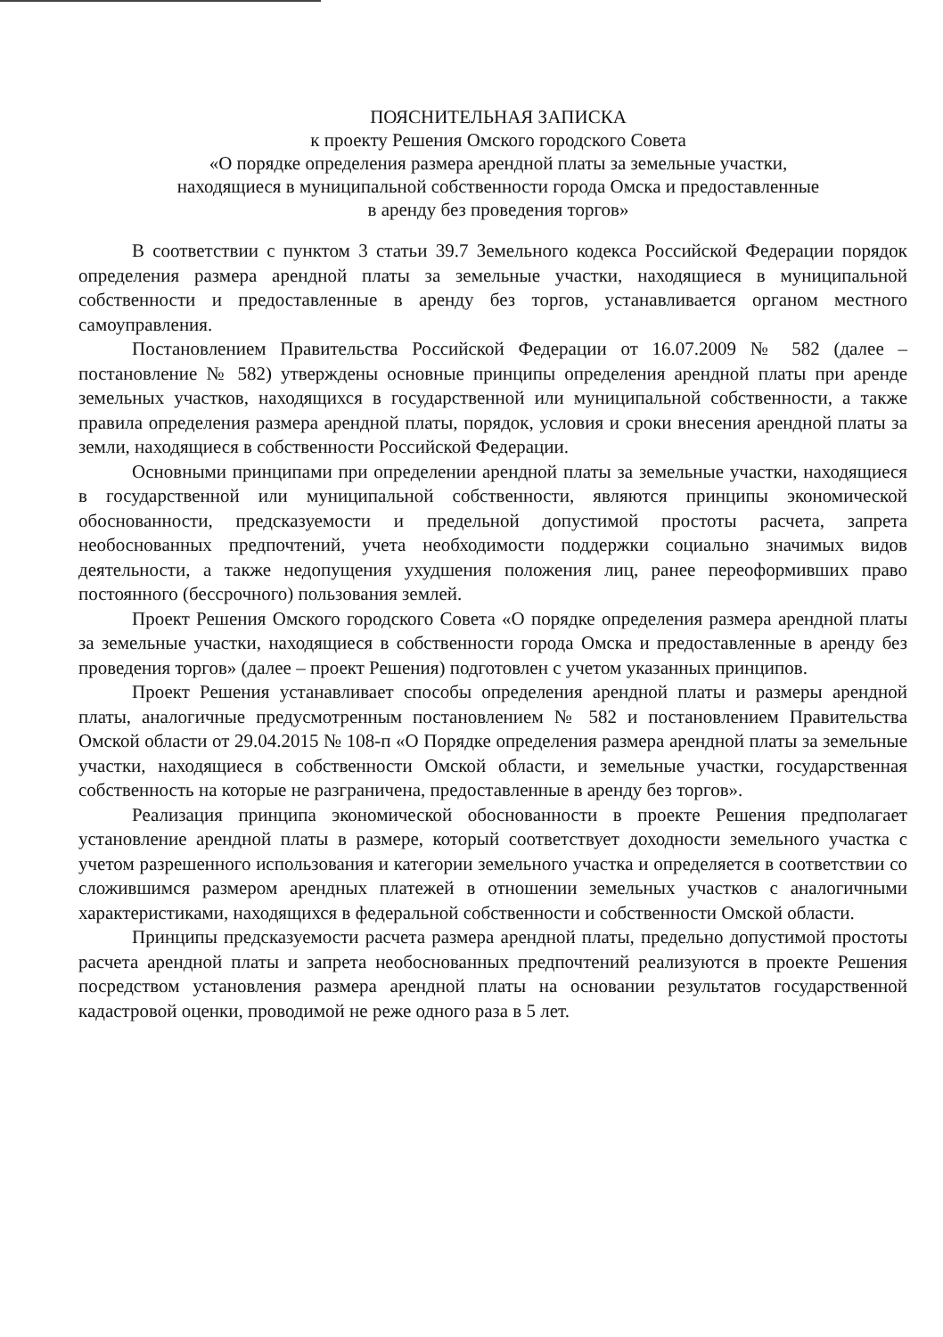ПОЯСНИТЕЛЬНАЯ ЗАПИСКА
к проекту Решения Омского городского Совета
«О порядке определения размера арендной платы за земельные участки,
находящиеся в муниципальной собственности города Омска и предоставленные
в аренду без проведения торгов»
В соответствии с пунктом 3 статьи 39.7 Земельного кодекса Российской Федерации порядок определения размера арендной платы за земельные участки, находящиеся в муниципальной собственности и предоставленные в аренду без торгов, устанавливается органом местного самоуправления.
Постановлением Правительства Российской Федерации от 16.07.2009 № 582 (далее – постановление № 582) утверждены основные принципы определения арендной платы при аренде земельных участков, находящихся в государственной или муниципальной собственности, а также правила определения размера арендной платы, порядок, условия и сроки внесения арендной платы за земли, находящиеся в собственности Российской Федерации.
Основными принципами при определении арендной платы за земельные участки, находящиеся в государственной или муниципальной собственности, являются принципы экономической обоснованности, предсказуемости и предельной допустимой простоты расчета, запрета необоснованных предпочтений, учета необходимости поддержки социально значимых видов деятельности, а также недопущения ухудшения положения лиц, ранее переоформивших право постоянного (бессрочного) пользования землей.
Проект Решения Омского городского Совета «О порядке определения размера арендной платы за земельные участки, находящиеся в собственности города Омска и предоставленные в аренду без проведения торгов» (далее – проект Решения) подготовлен с учетом указанных принципов.
Проект Решения устанавливает способы определения арендной платы и размеры арендной платы, аналогичные предусмотренным постановлением № 582 и постановлением Правительства Омской области от 29.04.2015 № 108-п «О Порядке определения размера арендной платы за земельные участки, находящиеся в собственности Омской области, и земельные участки, государственная собственность на которые не разграничена, предоставленные в аренду без торгов».
Реализация принципа экономической обоснованности в проекте Решения предполагает установление арендной платы в размере, который соответствует доходности земельного участка с учетом разрешенного использования и категории земельного участка и определяется в соответствии со сложившимся размером арендных платежей в отношении земельных участков с аналогичными характеристиками, находящихся в федеральной собственности и собственности Омской области.
Принципы предсказуемости расчета размера арендной платы, предельно допустимой простоты расчета арендной платы и запрета необоснованных предпочтений реализуются в проекте Решения посредством установления размера арендной платы на основании результатов государственной кадастровой оценки, проводимой не реже одного раза в 5 лет.